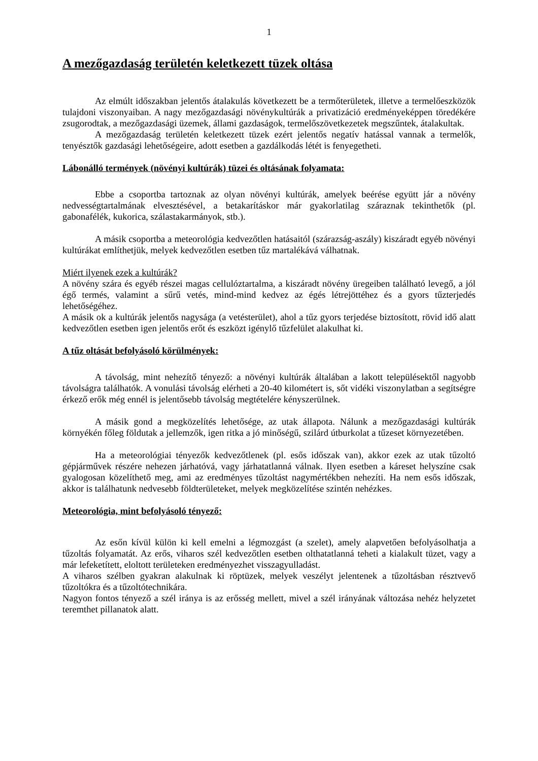1
A mezőgazdaság területén keletkezett tüzek oltása
Az elmúlt időszakban jelentős átalakulás következett be a termőterületek, illetve a termelőeszközök tulajdoni viszonyaiban. A nagy mezőgazdasági növénykultúrák a privatizáció eredményeképpen töredékére zsugorodtak, a mezőgazdasági üzemek, állami gazdaságok, termelőszövetkezetek megszűntek, átalakultak.
A mezőgazdaság területén keletkezett tüzek ezért jelentős negatív hatással vannak a termelők, tenyésztők gazdasági lehetőségeire, adott esetben a gazdálkodás létét is fenyegetheti.
Lábonálló termények (növényi kultúrák) tüzei és oltásának folyamata:
Ebbe a csoportba tartoznak az olyan növényi kultúrák, amelyek beérése együtt jár a növény nedvességtartalmának elvesztésével, a betakarításkor már gyakorlatilag száraznak tekinthetők (pl. gabonafélék, kukorica, szálastakarmányok, stb.).
A másik csoportba a meteorológia kedvezőtlen hatásaitól (szárazság-aszály) kiszáradt egyéb növényi kultúrákat említhetjük, melyek kedvezőtlen esetben tűz martalékává válhatnak.
Miért ilyenek ezek a kultúrák?
A növény szára és egyéb részei magas cellulóztartalma, a kiszáradt növény üregeiben található levegő, a jól égő termés, valamint a sűrű vetés, mind-mind kedvez az égés létrejöttéhez és a gyors tűzterjedés lehetőségéhez.
A másik ok a kultúrák jelentős nagysága (a vetésterület), ahol a tűz gyors terjedése biztosított, rövid idő alatt kedvezőtlen esetben igen jelentős erőt és eszközt igénylő tűzfelület alakulhat ki.
A tűz oltását befolyásoló körülmények:
A távolság, mint nehezítő tényező: a növényi kultúrák általában a lakott településektől nagyobb távolságra találhatók. A vonulási távolság elérheti a 20-40 kilométert is, sőt vidéki viszonylatban a segítségre érkező erők még ennél is jelentősebb távolság megtételére kényszerülnek.
A másik gond a megközelítés lehetősége, az utak állapota. Nálunk a mezőgazdasági kultúrák környékén főleg földutak a jellemzők, igen ritka a jó minőségű, szilárd útburkolat a tűzeset környezetében.
Ha a meteorológiai tényezők kedvezőtlenek (pl. esős időszak van), akkor ezek az utak tűzoltó gépjárművek részére nehezen járhatóvá, vagy járhatatlanná válnak. Ilyen esetben a káreset helyszíne csak gyalogosan közelíthető meg, ami az eredményes tűzoltást nagymértékben nehezíti. Ha nem esős időszak, akkor is találhatunk nedvesebb földterületeket, melyek megközelítése szintén nehézkes.
Meteorológia, mint befolyásoló tényező:
Az esőn kívül külön ki kell emelni a légmozgást (a szelet), amely alapvetően befolyásolhatja a tűzoltás folyamatát. Az erős, viharos szél kedvezőtlen esetben olthatatlanná teheti a kialakult tüzet, vagy a már lefeketített, eloltott területeken eredményezhet visszagyulladást.
A viharos szélben gyakran alakulnak ki röptüzek, melyek veszélyt jelentenek a tűzoltásban résztvevő tűzoltókra és a tűzoltótechnikára.
Nagyon fontos tényező a szél iránya is az erősség mellett, mivel a szél irányának változása nehéz helyzetet teremthet pillanatok alatt.